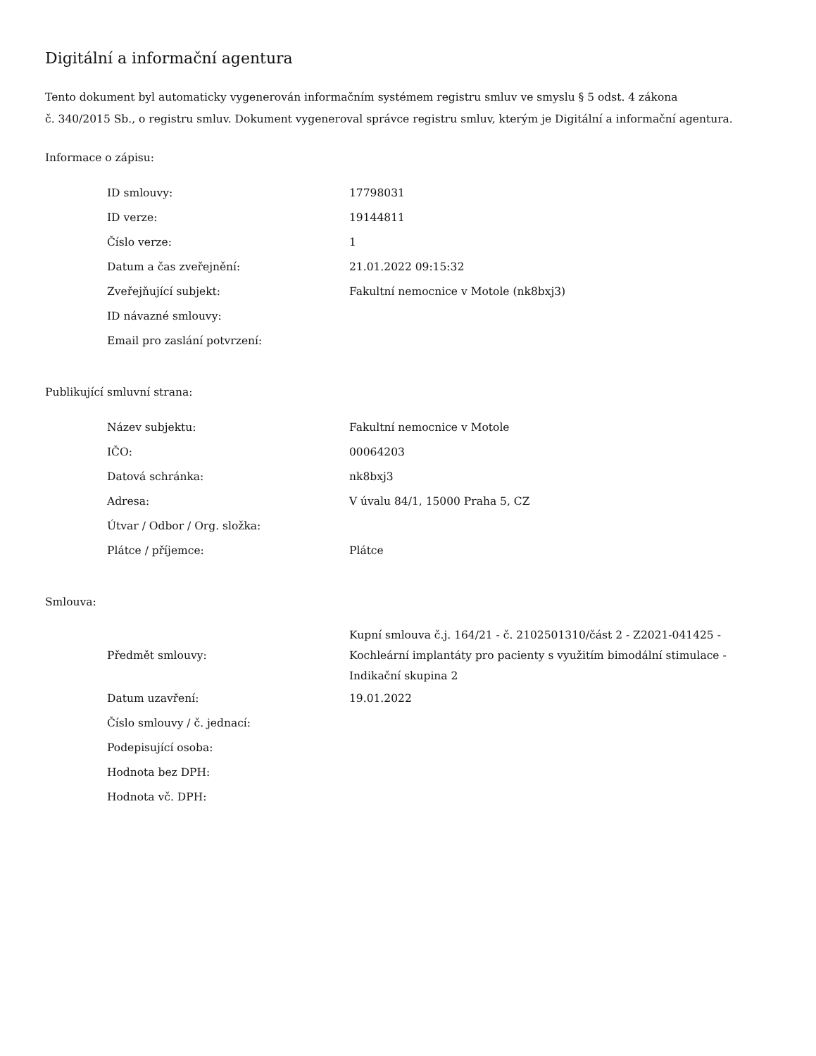Digitální a informační agentura
Tento dokument byl automaticky vygenerován informačním systémem registru smluv ve smyslu § 5 odst. 4 zákona
č. 340/2015 Sb., o registru smluv. Dokument vygeneroval správce registru smluv, kterým je Digitální a informační agentura.
Informace o zápisu:
| ID smlouvy: | 17798031 |
| ID verze: | 19144811 |
| Číslo verze: | 1 |
| Datum a čas zveřejnění: | 21.01.2022 09:15:32 |
| Zveřejňující subjekt: | Fakultní nemocnice v Motole (nk8bxj3) |
| ID návazné smlouvy: | |
| Email pro zaslání potvrzení: | |
Publikující smluvní strana:
| Název subjektu: | Fakultní nemocnice v Motole |
| IČO: | 00064203 |
| Datová schránka: | nk8bxj3 |
| Adresa: | V úvalu 84/1, 15000 Praha 5, CZ |
| Útvar / Odbor / Org. složka: | |
| Plátce / příjemce: | Plátce |
Smlouva:
| Předmět smlouvy: | Kupní smlouva č.j. 164/21 - č. 2102501310/část 2 - Z2021-041425 - Kochleární implantáty pro pacienty s využitím bimodální stimulace - Indikační skupina 2 |
| Datum uzavření: | 19.01.2022 |
| Číslo smlouvy / č. jednací: | |
| Podepisující osoba: | |
| Hodnota bez DPH: | |
| Hodnota vč. DPH: | |